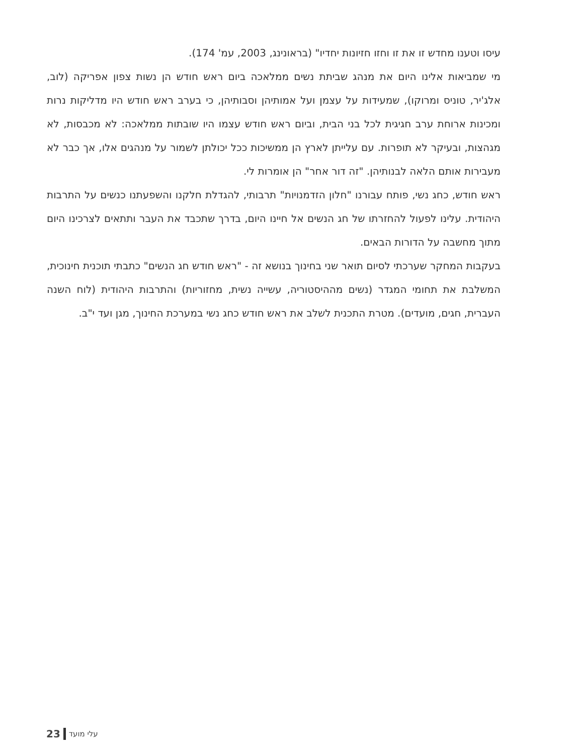עיסו וטענו מחדש זו את זו וחזו חזיונות יחדיו" (בראונינג, 2003, עמ' 174).
מי שמביאות אלינו היום את מנהג שביתת נשים ממלאכה ביום ראש חודש הן נשות צפון אפריקה (לוב, אלג'יר, טוניס ומרוקו), שמעידות על עצמן ועל אמותיהן וסבותיהן, כי בערב ראש חודש היו מדליקות נרות ומכינות ארוחת ערב חגיגית לכל בני הבית, וביום ראש חודש עצמו היו שובתות ממלאכה: לא מכבסות, לא מגהצות, ובעיקר לא תופרות. עם עלייתן לארץ הן ממשיכות ככל יכולתן לשמור על מנהגים אלו, אך כבר לא מעבירות אותם הלאה לבנותיהן. "זה דור אחר" הן אומרות לי.
ראש חודש, כחג נשי, פותח עבורנו "חלון הזדמנויות" תרבותי, להגדלת חלקנו והשפעתנו כנשים על התרבות היהודית. עלינו לפעול להחזרתו של חג הנשים אל חיינו היום, בדרך שתכבד את העבר ותתאים לצרכינו היום מתוך מחשבה על הדורות הבאים.
בעקבות המחקר שערכתי לסיום תואר שני בחינוך בנושא זה - "ראש חודש חג הנשים" כתבתי תוכנית חינוכית, המשלבת את תחומי המגדר (נשים מההיסטוריה, עשייה נשית, מחזוריות) והתרבות היהודית (לוח השנה העברית, חגים, מועדים). מטרת התכנית לשלב את ראש חודש כחג נשי במערכת החינוך, מגן ועד י"ב.
23 עלי מועד